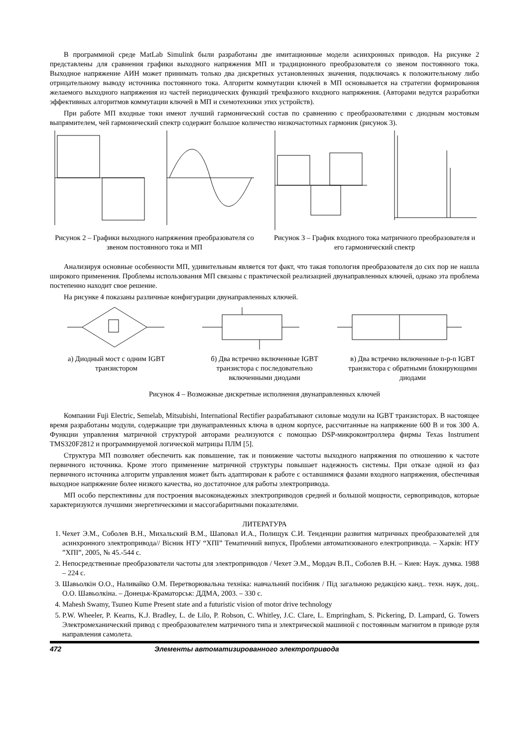В программной среде MatLab Simulink были разработаны две имитационные модели асинхронных приводов. На рисунке 2 представлены для сравнения графики выходного напряжения МП и традиционного преобразователя со звеном постоянного тока. Выходное напряжение АИН может принимать только два дискретных установленных значения, подключаясь к положительному либо отрицательному выводу источника постоянного тока. Алгоритм коммутации ключей в МП основывается на стратегии формирования желаемого выходного напряжения из частей периодических функций трехфазного входного напряжения. (Авторами ведутся разработки эффективных алгоритмов коммутации ключей в МП и схемотехники этих устройств).
При работе МП входные токи имеют лучший гармонический состав по сравнению с преобразователями с диодным мостовым выпрямителем, чей гармонический спектр содержит большое количество низкочастотных гармоник (рисунок 3).
Рисунок 2 – Графики выходного напряжения преобразователя со звеном постоянного тока и МП
Рисунок 3 – График входного тока матричного преобразователя и его гармонический спектр
Анализируя основные особенности МП, удивительным является тот факт, что такая топология преобразователя до сих пор не нашла широкого применения. Проблемы использования МП связаны с практической реализацией двунаправленных ключей, однако эта проблема постепенно находит свое решение.
На рисунке 4 показаны различные конфигурации двунаправленных ключей.
а) Диодный мост с одним IGBT транзистором
б) Два встречно включенные IGBT транзистора с последовательно включенными диодами
в) Два встречно включенные n-p-n IGBT транзистора с обратными блокирующими диодами
Рисунок 4 – Возможные дискретные исполнения двунаправленных ключей
Компании Fuji Electric, Semelab, Mitsubishi, International Rectifier разрабатывают силовые модули на IGBT транзисторах. В настоящее время разработаны модули, содержащие три двунаправленных ключа в одном корпусе, рассчитанные на напряжение 600 В и ток 300 А. Функции управления матричной структурой авторами реализуются с помощью DSP-микроконтроллера фирмы Texas Instrument TMS320F2812 и программируемой логической матрицы ПЛМ [5].
Структура МП позволяет обеспечить как повышение, так и понижение частоты выходного напряжения по отношению к частоте первичного источника. Кроме этого применение матричной структуры повышает надежность системы. При отказе одной из фаз первичного источника алгоритм управления может быть адаптирован к работе с оставшимися фазами входного напряжения, обеспечивая выходное напряжение более низкого качества, но достаточное для работы электропривода.
МП особо перспективны для построения высоконадежных электроприводов средней и большой мощности, сервоприводов, которые характеризуются лучшими энергетическими и массогабаритными показателями.
ЛИТЕРАТУРА
1. Чехет Э.М., Соболев В.Н., Михальский В.М., Шаповал И.А., Полищук С.И. Тенденции развития матричных преобразователей для асинхронного электропривода// Вісник НТУ “ХПІ” Тематичний випуск, Проблеми автоматизованого електропривода. – Харків: НТУ ”ХПІ”, 2005, № 45.-544 с.
2. Непосредственные преобразователи частоты для электроприводов / Чехет Э.М., Мордач В.П., Соболев В.Н. – Киев: Наук. думка. 1988 – 224 с.
3. Шавьолкін О.О., Наливайко О.М. Перетворювальна техніка: навчальний посібник / Під загальною редакцією канд.. техн. наук, доц.. О.О. Шавьолкіна. – Донецьк-Краматорськ: ДДМА, 2003. – 330 с.
4. Mahesh Swamy, Tsuneo Kume Present state and a futuristic vision of motor drive technology
5. P.W. Wheeler, P. Kearns, K.J. Bradley, L. de Lilo, P. Robson, C. Whitley, J.C. Clare, L. Empringham, S. Pickering, D. Lampard, G. Towers Электромеханический привод с преобразователем матричного типа и электрической машиной с постоянным магнитом в приводе руля направления самолета.
472 Элементы автоматизированного электропривода